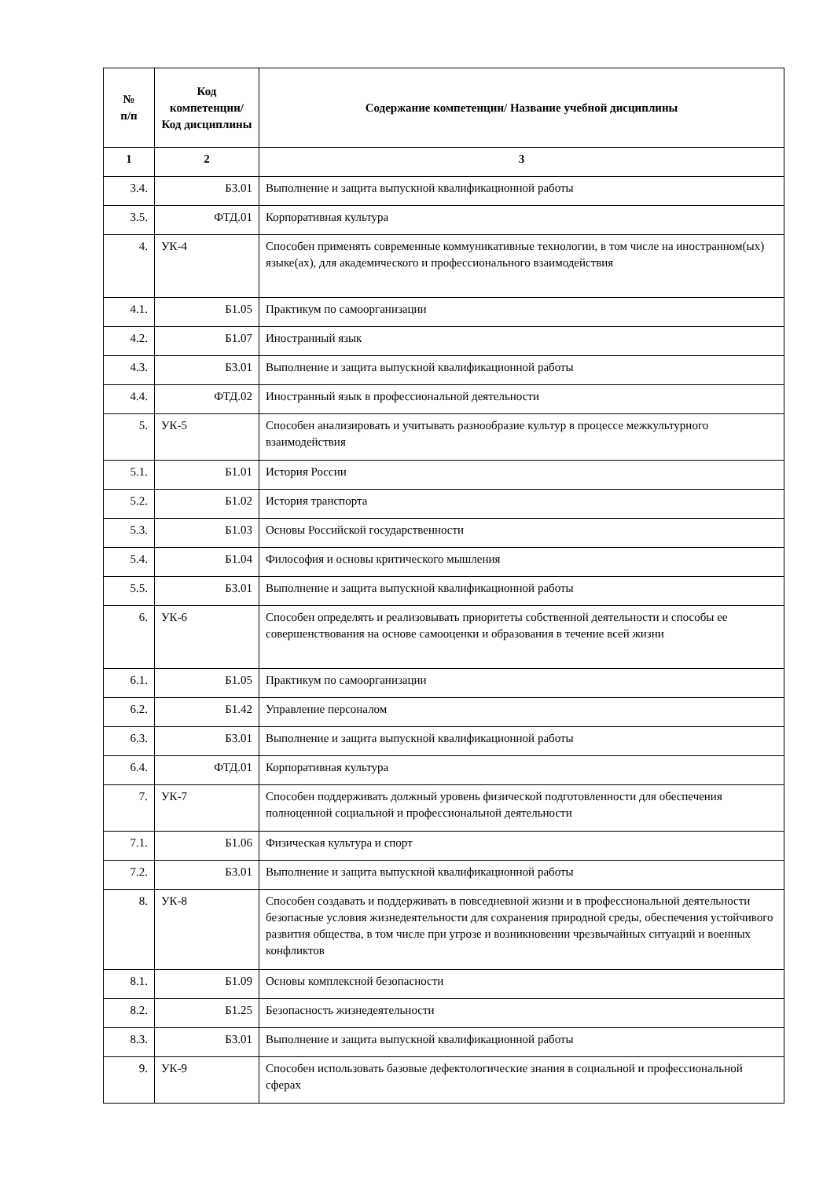| № п/п | Код компетенции/ Код дисциплины | Содержание компетенции/ Название учебной дисциплины |
| --- | --- | --- |
| 1 | 2 | 3 |
| 3.4. | Б3.01 | Выполнение и защита выпускной квалификационной работы |
| 3.5. | ФТД.01 | Корпоративная культура |
| 4. | УК-4 | Способен применять современные коммуникативные технологии, в том числе на иностранном(ых) языке(ах), для академического и профессионального взаимодействия |
| 4.1. | Б1.05 | Практикум по самоорганизации |
| 4.2. | Б1.07 | Иностранный язык |
| 4.3. | Б3.01 | Выполнение и защита выпускной квалификационной работы |
| 4.4. | ФТД.02 | Иностранный язык в профессиональной деятельности |
| 5. | УК-5 | Способен анализировать и учитывать разнообразие культур в процессе межкультурного взаимодействия |
| 5.1. | Б1.01 | История России |
| 5.2. | Б1.02 | История транспорта |
| 5.3. | Б1.03 | Основы Российской государственности |
| 5.4. | Б1.04 | Философия и основы критического мышления |
| 5.5. | Б3.01 | Выполнение и защита выпускной квалификационной работы |
| 6. | УК-6 | Способен определять и реализовывать приоритеты собственной деятельности и способы ее совершенствования на основе самооценки и образования в течение всей жизни |
| 6.1. | Б1.05 | Практикум по самоорганизации |
| 6.2. | Б1.42 | Управление персоналом |
| 6.3. | Б3.01 | Выполнение и защита выпускной квалификационной работы |
| 6.4. | ФТД.01 | Корпоративная культура |
| 7. | УК-7 | Способен поддерживать должный уровень физической подготовленности для обеспечения полноценной социальной и профессиональной деятельности |
| 7.1. | Б1.06 | Физическая культура и спорт |
| 7.2. | Б3.01 | Выполнение и защита выпускной квалификационной работы |
| 8. | УК-8 | Способен создавать и поддерживать в повседневной жизни и в профессиональной деятельности безопасные условия жизнедеятельности для сохранения природной среды, обеспечения устойчивого развития общества, в том числе при угрозе и возникновении чрезвычайных ситуаций и военных конфликтов |
| 8.1. | Б1.09 | Основы комплексной безопасности |
| 8.2. | Б1.25 | Безопасность жизнедеятельности |
| 8.3. | Б3.01 | Выполнение и защита выпускной квалификационной работы |
| 9. | УК-9 | Способен использовать базовые дефектологические знания в социальной и профессиональной сферах |